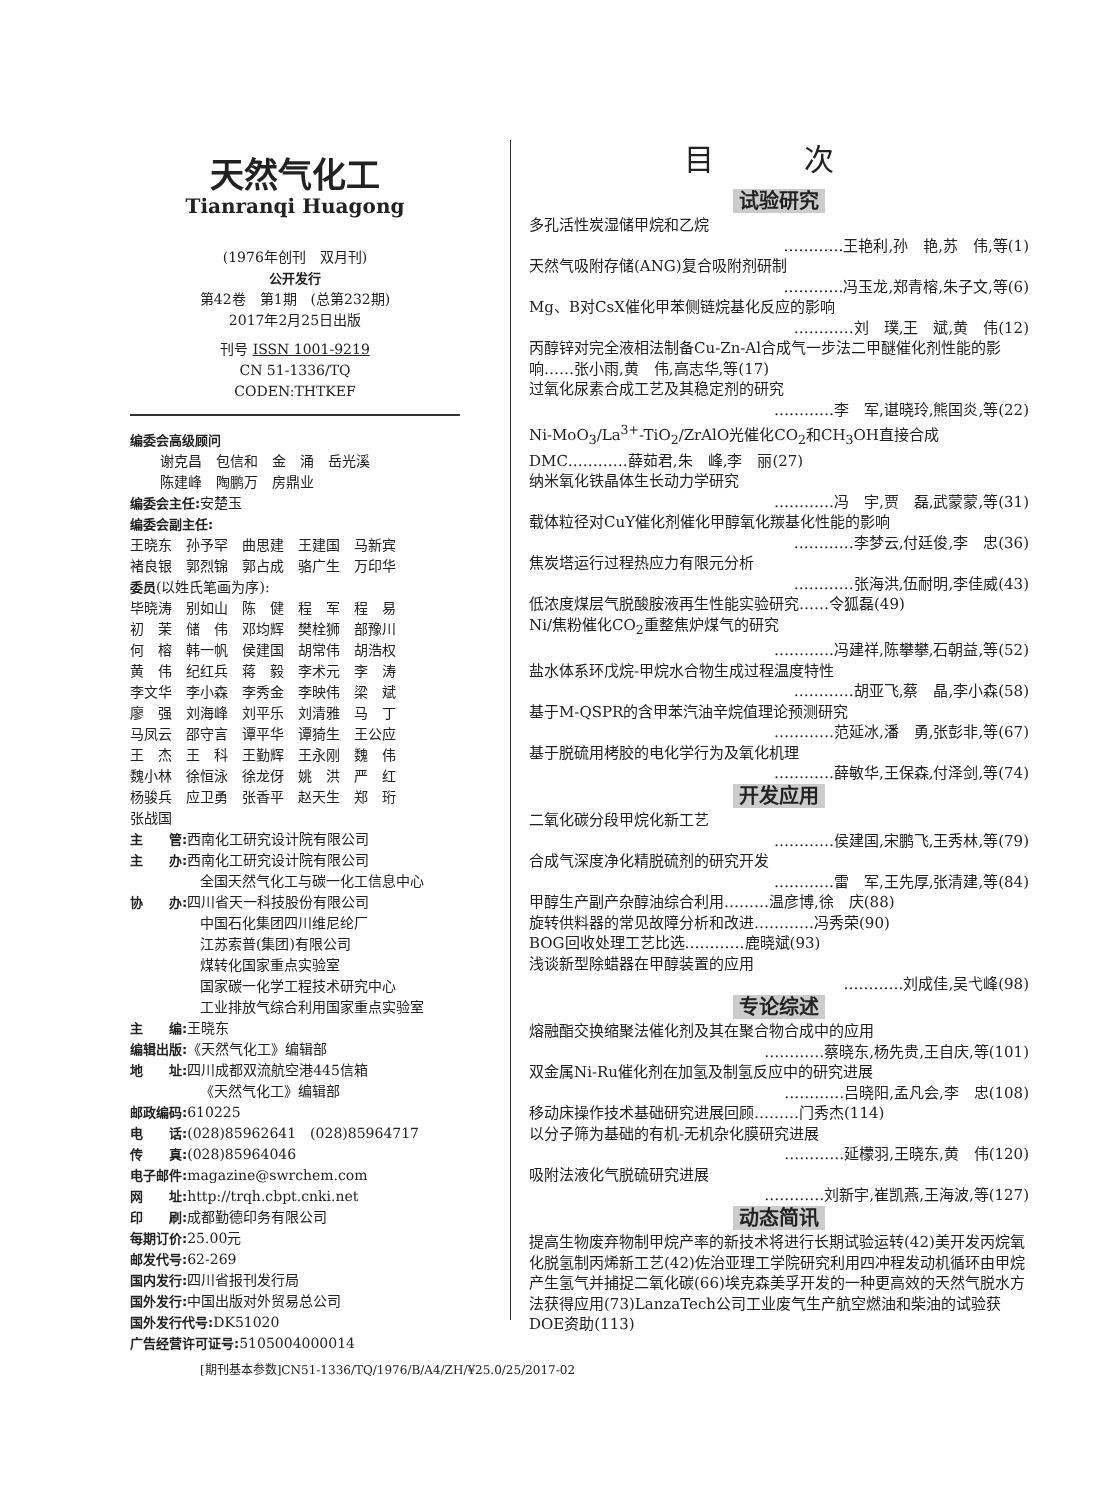天然气化工
Tianranqi Huagong
(1976年创刊　双月刊)
公开发行
第42卷　第1期　(总第232期)
2017年2月25日出版
刊号 ISSN 1001-9219
CN 51-1336/TQ
CODEN:THTKEF
编委会高级顾问
谢克昌　包信和　金　涌　岳光溪
陈建峰　陶鹏万　房鼎业
编委会主任: 安楚玉
编委会副主任:
王晓东　孙予罕　曲思建　王建国　马新宾
褚良银　郭烈锦　郭占成　骆广生　万印华
委员(以姓氏笔画为序):
毕晓涛　别如山　陈　健　程　军　程　易
初　茉　储　伟　邓均辉　樊栓狮　部豫川
何　榕　韩一帆　侯建国　胡常伟　胡浩权
黄　伟　纪红兵　蒋　毅　李术元　李　涛
李文华　李小森　李秀金　李映伟　梁　斌
廖　强　刘海峰　刘平乐　刘清雅　马　丁
马凤云　邵守言　谭平华　谭猗生　王公应
王　杰　王　科　王勤辉　王永刚　魏　伟
魏小林　徐恒泳　徐龙伢　姚　洪　严　红
杨骏兵　应卫勇　张香平　赵天生　郑　珩
张战国
主　　管: 西南化工研究设计院有限公司
主　　办: 西南化工研究设计院有限公司
全国天然气化工与碳一化工信息中心
协　　办: 四川省天一科技股份有限公司
中国石化集团四川维尼纶厂
江苏索普(集团)有限公司
煤转化国家重点实验室
国家碳一化学工程技术研究中心
工业排放气综合利用国家重点实验室
主　　编: 王晓东
编辑出版:《天然气化工》编辑部
地　　址: 四川成都双流航空港445信箱
《天然气化工》编辑部
邮政编码: 610225
电　　话:(028)85962641　(028)85964717
传　　真:(028)85964046
电子邮件: magazine@swrchem.com
网　　址: http://trqh.cbpt.cnki.net
印　　刷: 成都勤德印务有限公司
每期订价: 25.00元
邮发代号: 62-269
国内发行: 四川省报刊发行局
国外发行: 中国出版对外贸易总公司
国外发行代号: DK51020
广告经营许可证号: 5105004000014
目 次
试验研究
多孔活性炭湿储甲烷和乙烷
…………王艳利,孙　艳,苏　伟,等(1)
天然气吸附存储(ANG)复合吸附剂研制
…………冯玉龙,郑青榕,朱子文,等(6)
Mg、B对CsX催化甲苯侧链烷基化反应的影响
…………刘　璞,王　斌,黄　伟(12)
丙醇锌对完全液相法制备Cu-Zn-Al合成气一步法二甲醚催化剂性能的影响……张小雨,黄　伟,高志华,等(17)
过氧化尿素合成工艺及其稳定剂的研究
…………李　军,谌晓玲,熊国炎,等(22)
Ni-MoO<sub>3</sub>/La<sup>3+</sup>-TiO<sub>2</sub>/ZrAlO光催化CO<sub>2</sub>和CH<sub>3</sub>OH直接合成DMC…………薛茹君,朱　峰,李　丽(27)
纳米氧化铁晶体生长动力学研究
…………冯　宇,贾　磊,武蒙蒙,等(31)
载体粒径对CuY催化剂催化甲醇氧化羰基化性能的影响
…………李梦云,付廷俊,李　忠(36)
焦炭塔运行过程热应力有限元分析
…………张海洪,伍耐明,李佳威(43)
低浓度煤层气脱酸胺液再生性能实验研究……令狐磊(49)
Ni/焦粉催化CO<sub>2</sub>重整焦炉煤气的研究
…………冯建祥,陈攀攀,石朝益,等(52)
盐水体系环戊烷-甲烷水合物生成过程温度特性
…………胡亚飞,蔡　晶,李小森(58)
基于M-QSPR的含甲苯汽油辛烷值理论预测研究
…………范延冰,潘　勇,张彭非,等(67)
基于脱硫用栲胶的电化学行为及氧化机理
…………薛敏华,王保森,付泽剑,等(74)
开发应用
二氧化碳分段甲烷化新工艺
…………侯建国,宋鹏飞,王秀林,等(79)
合成气深度净化精脱硫剂的研究开发
…………雷　军,王先厚,张清建,等(84)
甲醇生产副产杂醇油综合利用………温彦博,徐　庆(88)
旋转供料器的常见故障分析和改进…………冯秀荣(90)
BOG回收处理工艺比选…………鹿晓斌(93)
浅谈新型除蜡器在甲醇装置的应用
…………刘成佳,吴弋峰(98)
专论综述
熔融酯交换缩聚法催化剂及其在聚合物合成中的应用
…………蔡晓东,杨先贵,王自庆,等(101)
双金属Ni-Ru催化剂在加氢及制氢反应中的研究进展
…………吕晓阳,孟凡会,李　忠(108)
移动床操作技术基础研究进展回顾………门秀杰(114)
以分子筛为基础的有机-无机杂化膜研究进展
…………延檬羽,王晓东,黄　伟(120)
吸附法液化气脱硫研究进展
…………刘新宇,崔凯燕,王海波,等(127)
动态简讯
提高生物废弃物制甲烷产率的新技术将进行长期试验运转(42)美开发丙烷氧化脱氢制丙烯新工艺(42)佐治亚理工学院研究利用四冲程发动机循环由甲烷产生氢气并捕捉二氧化碳(66)埃克森美孚开发的一种更高效的天然气脱水方法获得应用(73)LanzaTech公司工业废气生产航空燃油和柴油的试验获DOE资助(113)
[期刊基本参数]CN51-1336/TQ/1976/B/A4/ZH/¥25.0/25/2017-02